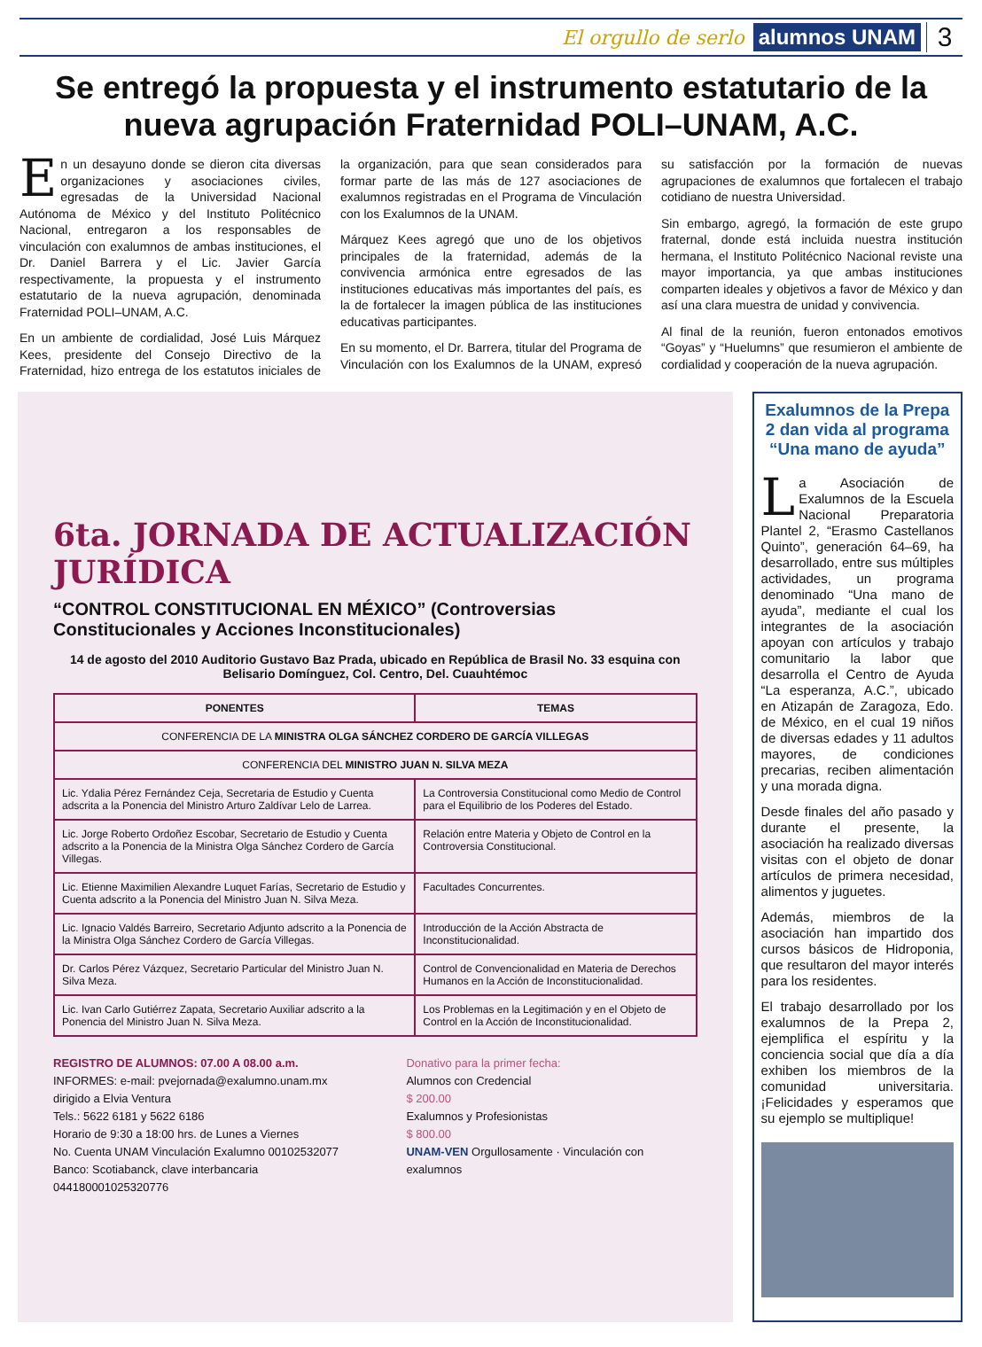El orgullo de serlo alumnos UNAM 3
Se entregó la propuesta y el instrumento estatutario de la nueva agrupación Fraternidad POLI–UNAM, A.C.
En un desayuno donde se dieron cita diversas organizaciones y asociaciones civiles, egresadas de la Universidad Nacional Autónoma de México y del Instituto Politécnico Nacional, entregaron a los responsables de vinculación con exalumnos de ambas instituciones, el Dr. Daniel Barrera y el Lic. Javier García respectivamente, la propuesta y el instrumento estatutario de la nueva agrupación, denominada Fraternidad POLI–UNAM, A.C.
En un ambiente de cordialidad, José Luis Márquez Kees, presidente del Consejo Directivo de la Fraternidad, hizo entrega de los estatutos iniciales de la organización, para que sean considerados para formar parte de las más de 127 asociaciones de exalumnos registradas en el Programa de Vinculación con los Exalumnos de la UNAM.
Márquez Kees agregó que uno de los objetivos principales de la fraternidad, además de la convivencia armónica entre egresados de las instituciones educativas más importantes del país, es la de fortalecer la imagen pública de las instituciones educativas participantes.
En su momento, el Dr. Barrera, titular del Programa de Vinculación con los Exalumnos de la UNAM, expresó su satisfacción por la formación de nuevas agrupaciones de exalumnos que fortalecen el trabajo cotidiano de nuestra Universidad.
Sin embargo, agregó, la formación de este grupo fraternal, donde está incluida nuestra institución hermana, el Instituto Politécnico Nacional reviste una mayor importancia, ya que ambas instituciones comparten ideales y objetivos a favor de México y dan así una clara muestra de unidad y convivencia.
Al final de la reunión, fueron entonados emotivos “Goyas” y “Huelumns” que resumieron el ambiente de cordialidad y cooperación de la nueva agrupación.
6ta. JORNADA DE ACTUALIZACIÓN JURÍDICA
“CONTROL CONSTITUCIONAL EN MÉXICO” (Controversias Constitucionales y Acciones Inconstitucionales)
14 de agosto del 2010 Auditorio Gustavo Baz Prada, ubicado en República de Brasil No. 33 esquina con Belisario Domínguez, Col. Centro, Del. Cuauhtémoc
| PONENTES | TEMAS |
| --- | --- |
| CONFERENCIA DE LA MINISTRA OLGA SÁNCHEZ CORDERO DE GARCÍA VILLEGAS | |
| CONFERENCIA DEL MINISTRO JUAN N. SILVA MEZA | |
| Lic. Ydalia Pérez Fernández Ceja, Secretaria de Estudio y Cuenta adscrita a la Ponencia del Ministro Arturo Zaldívar Lelo de Larrea. | La Controversia Constitucional como Medio de Control para el Equilibrio de los Poderes del Estado. |
| Lic. Jorge Roberto Ordoñez Escobar, Secretario de Estudio y Cuenta adscrito a la Ponencia de la Ministra Olga Sánchez Cordero de García Villegas. | Relación entre Materia y Objeto de Control en la Controversia Constitucional. |
| Lic. Etienne Maximilien Alexandre Luquet Farías, Secretario de Estudio y Cuenta adscrito a la Ponencia del Ministro Juan N. Silva Meza. | Facultades Concurrentes. |
| Lic. Ignacio Valdés Barreiro, Secretario Adjunto adscrito a la Ponencia de la Ministra Olga Sánchez Cordero de García Villegas. | Introducción de la Acción Abstracta de Inconstitucionalidad. |
| Dr. Carlos Pérez Vázquez, Secretario Particular del Ministro Juan N. Silva Meza. | Control de Convencionalidad en Materia de Derechos Humanos en la Acción de Inconstitucionalidad. |
| Lic. Ivan Carlo Gutiérrez Zapata, Secretario Auxiliar adscrito a la Ponencia del Ministro Juan N. Silva Meza. | Los Problemas en la Legitimación y en el Objeto de Control en la Acción de Inconstitucionalidad. |
REGISTRO DE ALUMNOS: 07.00 A 08.00 a.m.
INFORMES: e-mail: pvejornada@exalumno.unam.mx
dirigido a Elvia Ventura
Tels.: 5622 6181 y 5622 6186
Horario de 9:30 a 18:00 hrs. de Lunes a Viernes
No. Cuenta UNAM Vinculación Exalumno 00102532077
Banco: Scotiabanck, clave interbancaria 044180001025320776
Donativo para la primer fecha:
Alumnos con Credencial
$ 200.00
Exalumnos y Profesionistas
$ 800.00
UNAM-VEN Orgullosamente · Vinculación con exalumnos
Exalumnos de la Prepa 2 dan vida al programa “Una mano de ayuda”
La Asociación de Exalumnos de la Escuela Nacional Preparatoria Plantel 2, “Erasmo Castellanos Quinto”, generación 64–69, ha desarrollado, entre sus múltiples actividades, un programa denominado “Una mano de ayuda”, mediante el cual los integrantes de la asociación apoyan con artículos y trabajo comunitario la labor que desarrolla el Centro de Ayuda “La esperanza, A.C.”, ubicado en Atizapán de Zaragoza, Edo. de México, en el cual 19 niños de diversas edades y 11 adultos mayores, de condiciones precarias, reciben alimentación y una morada digna.
Desde finales del año pasado y durante el presente, la asociación ha realizado diversas visitas con el objeto de donar artículos de primera necesidad, alimentos y juguetes.
Además, miembros de la asociación han impartido dos cursos básicos de Hidroponia, que resultaron del mayor interés para los residentes.
El trabajo desarrollado por los exalumnos de la Prepa 2, ejemplifica el espíritu y la conciencia social que día a día exhiben los miembros de la comunidad universitaria. ¡Felicidades y esperamos que su ejemplo se multiplique!